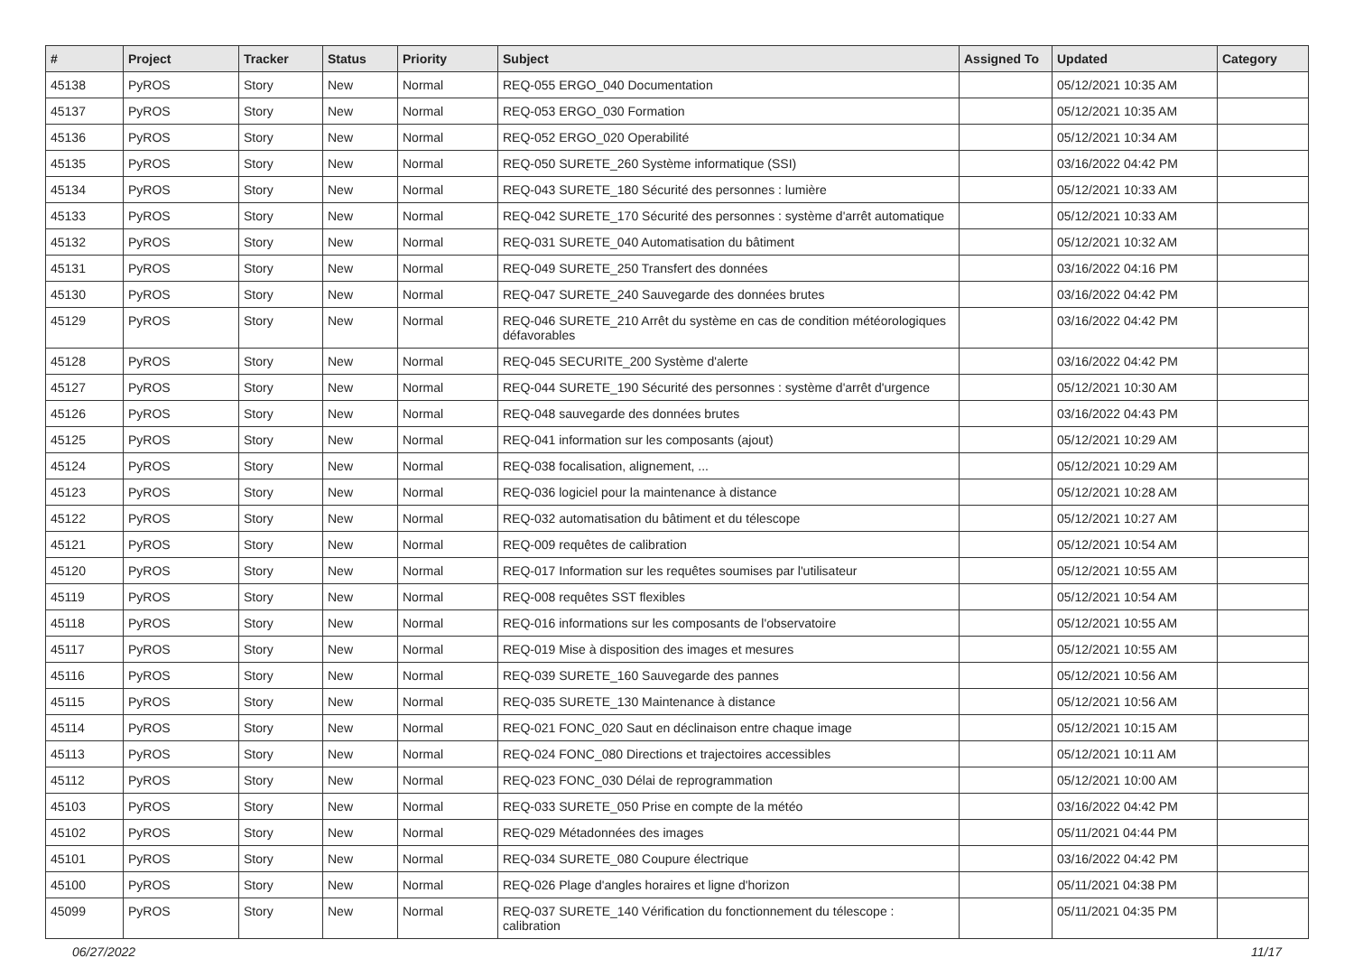| # | Project | Tracker | Status | Priority | Subject | Assigned To | Updated | Category |
| --- | --- | --- | --- | --- | --- | --- | --- | --- |
| 45138 | PyROS | Story | New | Normal | REQ-055 ERGO_040 Documentation | | 05/12/2021 10:35 AM | |
| 45137 | PyROS | Story | New | Normal | REQ-053 ERGO_030 Formation | | 05/12/2021 10:35 AM | |
| 45136 | PyROS | Story | New | Normal | REQ-052 ERGO_020 Operabilité | | 05/12/2021 10:34 AM | |
| 45135 | PyROS | Story | New | Normal | REQ-050 SURETE_260 Système informatique (SSI) | | 03/16/2022 04:42 PM | |
| 45134 | PyROS | Story | New | Normal | REQ-043 SURETE_180 Sécurité des personnes : lumière | | 05/12/2021 10:33 AM | |
| 45133 | PyROS | Story | New | Normal | REQ-042 SURETE_170 Sécurité des personnes : système d'arrêt automatique | | 05/12/2021 10:33 AM | |
| 45132 | PyROS | Story | New | Normal | REQ-031 SURETE_040 Automatisation du bâtiment | | 05/12/2021 10:32 AM | |
| 45131 | PyROS | Story | New | Normal | REQ-049 SURETE_250 Transfert des données | | 03/16/2022 04:16 PM | |
| 45130 | PyROS | Story | New | Normal | REQ-047 SURETE_240 Sauvegarde des données brutes | | 03/16/2022 04:42 PM | |
| 45129 | PyROS | Story | New | Normal | REQ-046 SURETE_210 Arrêt du système en cas de condition météorologiques défavorables | | 03/16/2022 04:42 PM | |
| 45128 | PyROS | Story | New | Normal | REQ-045 SECURITE_200 Système d'alerte | | 03/16/2022 04:42 PM | |
| 45127 | PyROS | Story | New | Normal | REQ-044 SURETE_190 Sécurité des personnes : système d'arrêt d'urgence | | 05/12/2021 10:30 AM | |
| 45126 | PyROS | Story | New | Normal | REQ-048 sauvegarde des données brutes | | 03/16/2022 04:43 PM | |
| 45125 | PyROS | Story | New | Normal | REQ-041 information sur les composants (ajout) | | 05/12/2021 10:29 AM | |
| 45124 | PyROS | Story | New | Normal | REQ-038 focalisation, alignement, ... | | 05/12/2021 10:29 AM | |
| 45123 | PyROS | Story | New | Normal | REQ-036 logiciel pour la maintenance à distance | | 05/12/2021 10:28 AM | |
| 45122 | PyROS | Story | New | Normal | REQ-032 automatisation du bâtiment et du télescope | | 05/12/2021 10:27 AM | |
| 45121 | PyROS | Story | New | Normal | REQ-009 requêtes de calibration | | 05/12/2021 10:54 AM | |
| 45120 | PyROS | Story | New | Normal | REQ-017 Information sur les requêtes soumises par l'utilisateur | | 05/12/2021 10:55 AM | |
| 45119 | PyROS | Story | New | Normal | REQ-008 requêtes SST flexibles | | 05/12/2021 10:54 AM | |
| 45118 | PyROS | Story | New | Normal | REQ-016 informations sur les composants de l'observatoire | | 05/12/2021 10:55 AM | |
| 45117 | PyROS | Story | New | Normal | REQ-019 Mise à disposition des images et mesures | | 05/12/2021 10:55 AM | |
| 45116 | PyROS | Story | New | Normal | REQ-039 SURETE_160 Sauvegarde des pannes | | 05/12/2021 10:56 AM | |
| 45115 | PyROS | Story | New | Normal | REQ-035 SURETE_130 Maintenance à distance | | 05/12/2021 10:56 AM | |
| 45114 | PyROS | Story | New | Normal | REQ-021 FONC_020 Saut en déclinaison entre chaque image | | 05/12/2021 10:15 AM | |
| 45113 | PyROS | Story | New | Normal | REQ-024 FONC_080 Directions et trajectoires accessibles | | 05/12/2021 10:11 AM | |
| 45112 | PyROS | Story | New | Normal | REQ-023 FONC_030 Délai de reprogrammation | | 05/12/2021 10:00 AM | |
| 45103 | PyROS | Story | New | Normal | REQ-033 SURETE_050 Prise en compte de la météo | | 03/16/2022 04:42 PM | |
| 45102 | PyROS | Story | New | Normal | REQ-029 Métadonnées des images | | 05/11/2021 04:44 PM | |
| 45101 | PyROS | Story | New | Normal | REQ-034 SURETE_080 Coupure électrique | | 03/16/2022 04:42 PM | |
| 45100 | PyROS | Story | New | Normal | REQ-026 Plage d'angles horaires et ligne d'horizon | | 05/11/2021 04:38 PM | |
| 45099 | PyROS | Story | New | Normal | REQ-037 SURETE_140 Vérification du fonctionnement du télescope : calibration | | 05/11/2021 04:35 PM | |
06/27/2022 11/17